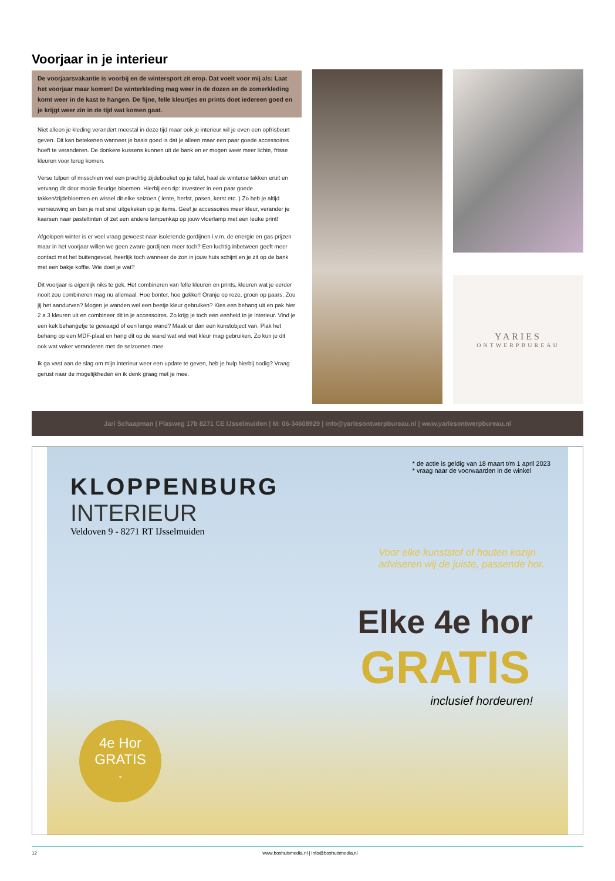Voorjaar in je interieur
De voorjaarsvakantie is voorbij en de wintersport zit erop. Dat voelt voor mij als: Laat het voorjaar maar komen! De winterkleding mag weer in de dozen en de zomerkleding komt weer in de kast te hangen. De fijne, felle kleurtjes en prints doet iedereen goed en je krijgt weer zin in de tijd wat komen gaat.
Niet alleen je kleding verandert meestal in deze tijd maar ook je interieur wil je even een opfrisbeurt geven. Dit kan betekenen wanneer je basis goed is dat je alleen maar een paar goede accessoires hoeft te veranderen. De donkere kussens kunnen uit de bank en er mogen weer meer lichte, frisse kleuren voor terug komen.
Verse tulpen of misschien wel een prachtig zijdeboeket op je tafel, haal de winterse takken eruit en vervang dit door mooie fleurige bloemen. Hierbij een tip: investeer in een paar goede takken/zijdebloemen en wissel dit elke seizoen ( lente, herfst, pasen, kerst etc. ) Zo heb je altijd vernieuwing en ben je niet snel uitgekeken op je items. Geef je accessoires meer kleur, verander je kaarsen naar pasteltinten of zet een andere lampenkap op jouw vloerlamp met een leuke print!
Afgelopen winter is er veel vraag geweest naar isolerende gordijnen i.v.m. de energie en gas prijzen maar in het voorjaar willen we geen zware gordijnen meer toch? Een luchtig inbetween geeft meer contact met het buitengevoel, heerlijk toch wanneer de zon in jouw huis schijnt en je zit op de bank met een bakje koffie. Wie doet je wat?
Dit voorjaar is eigenlijk niks te gek. Het combineren van felle kleuren en prints, kleuren wat je eerder nooit zou combineren mag nu allemaal. Hoe bonter, hoe gekker! Oranje op roze, groen op paars. Zou jij het aandurven? Mogen je wanden wel een beetje kleur gebruiken? Kies een behang uit en pak hier 2 a 3 kleuren uit en combineer dit in je accessoires. Zo krijg je toch een eenheid in je interieur. Vind je een kek behangetje te gewaagd of een lange wand? Maak er dan een kunstobject van. Plak het behang op een MDF-plaat en hang dit op de wand wat wel wat kleur mag gebruiken. Zo kun je dit ook wat vaker veranderen met de seizoenen mee.
Ik ga vast aan de slag om mijn interieur weer een update te geven, heb je hulp hierbij nodig? Vraag gerust naar de mogelijkheden en ik denk graag met je mee.
YARIES
ONTWERPBUREAU
Jari Schaapman | Plasweg 17b 8271 CE IJsselmuiden | M: 06-34608929 | info@yariesontwerpbureau.nl | www.yariesontwerpbureau.nl
* de actie is geldig van 18 maart t/m 1 april 2023
* vraag naar de voorwaarden in de winkel
KLOPPENBURG
INTERIEUR
Veldoven 9 - 8271 RT IJsselmuiden
Voor elke kunststof of houten kozijn
adviseren wij de juiste, passende hor.
Elke 4e hor
GRATIS
inclusief hordeuren!
4e Hor
GRATIS
*
12 www.boshuismedia.nl | info@boshuismedia.nl